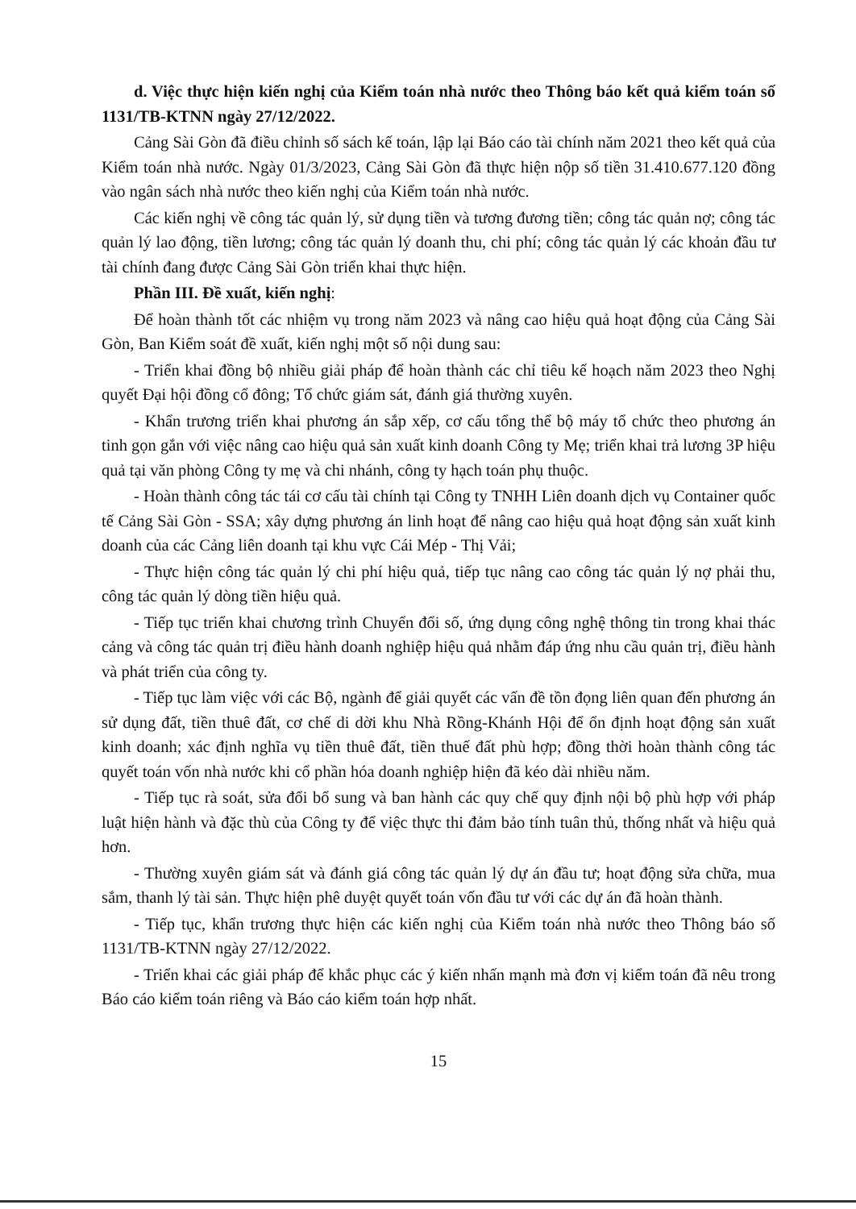d. Việc thực hiện kiến nghị của Kiểm toán nhà nước theo Thông báo kết quả kiểm toán số 1131/TB-KTNN ngày 27/12/2022.
Cảng Sài Gòn đã điều chỉnh số sách kế toán, lập lại Báo cáo tài chính năm 2021 theo kết quả của Kiểm toán nhà nước. Ngày 01/3/2023, Cảng Sài Gòn đã thực hiện nộp số tiền 31.410.677.120 đồng vào ngân sách nhà nước theo kiến nghị của Kiểm toán nhà nước.
Các kiến nghị về công tác quản lý, sử dụng tiền và tương đương tiền; công tác quản nợ; công tác quản lý lao động, tiền lương; công tác quản lý doanh thu, chi phí; công tác quản lý các khoản đầu tư tài chính đang được Cảng Sài Gòn triển khai thực hiện.
Phần III. Đề xuất, kiến nghị:
Để hoàn thành tốt các nhiệm vụ trong năm 2023 và nâng cao hiệu quả hoạt động của Cảng Sài Gòn, Ban Kiểm soát đề xuất, kiến nghị một số nội dung sau:
- Triển khai đồng bộ nhiều giải pháp để hoàn thành các chỉ tiêu kế hoạch năm 2023 theo Nghị quyết Đại hội đồng cổ đông; Tổ chức giám sát, đánh giá thường xuyên.
- Khẩn trương triển khai phương án sắp xếp, cơ cấu tổng thể bộ máy tổ chức theo phương án tinh gọn gắn với việc nâng cao hiệu quả sản xuất kinh doanh Công ty Mẹ; triển khai trả lương 3P hiệu quả tại văn phòng Công ty mẹ và chi nhánh, công ty hạch toán phụ thuộc.
- Hoàn thành công tác tái cơ cấu tài chính tại Công ty TNHH Liên doanh dịch vụ Container quốc tế Cảng Sài Gòn - SSA; xây dựng phương án linh hoạt để nâng cao hiệu quả hoạt động sản xuất kinh doanh của các Cảng liên doanh tại khu vực Cái Mép - Thị Vải;
- Thực hiện công tác quản lý chi phí hiệu quả, tiếp tục nâng cao công tác quản lý nợ phải thu, công tác quản lý dòng tiền hiệu quả.
- Tiếp tục triển khai chương trình Chuyển đổi số, ứng dụng công nghệ thông tin trong khai thác cảng và công tác quản trị điều hành doanh nghiệp hiệu quả nhằm đáp ứng nhu cầu quản trị, điều hành và phát triển của công ty.
- Tiếp tục làm việc với các Bộ, ngành để giải quyết các vấn đề tồn đọng liên quan đến phương án sử dụng đất, tiền thuê đất, cơ chế di dời khu Nhà Rồng-Khánh Hội để ổn định hoạt động sản xuất kinh doanh; xác định nghĩa vụ tiền thuê đất, tiền thuế đất phù hợp; đồng thời hoàn thành công tác quyết toán vốn nhà nước khi cổ phần hóa doanh nghiệp hiện đã kéo dài nhiều năm.
- Tiếp tục rà soát, sửa đổi bổ sung và ban hành các quy chế quy định nội bộ phù hợp với pháp luật hiện hành và đặc thù của Công ty để việc thực thi đảm bảo tính tuân thủ, thống nhất và hiệu quả hơn.
- Thường xuyên giám sát và đánh giá công tác quản lý dự án đầu tư; hoạt động sửa chữa, mua sắm, thanh lý tài sản. Thực hiện phê duyệt quyết toán vốn đầu tư với các dự án đã hoàn thành.
- Tiếp tục, khẩn trương thực hiện các kiến nghị của Kiểm toán nhà nước theo Thông báo số 1131/TB-KTNN ngày 27/12/2022.
- Triển khai các giải pháp để khắc phục các ý kiến nhấn mạnh mà đơn vị kiểm toán đã nêu trong Báo cáo kiểm toán riêng và Báo cáo kiểm toán hợp nhất.
15